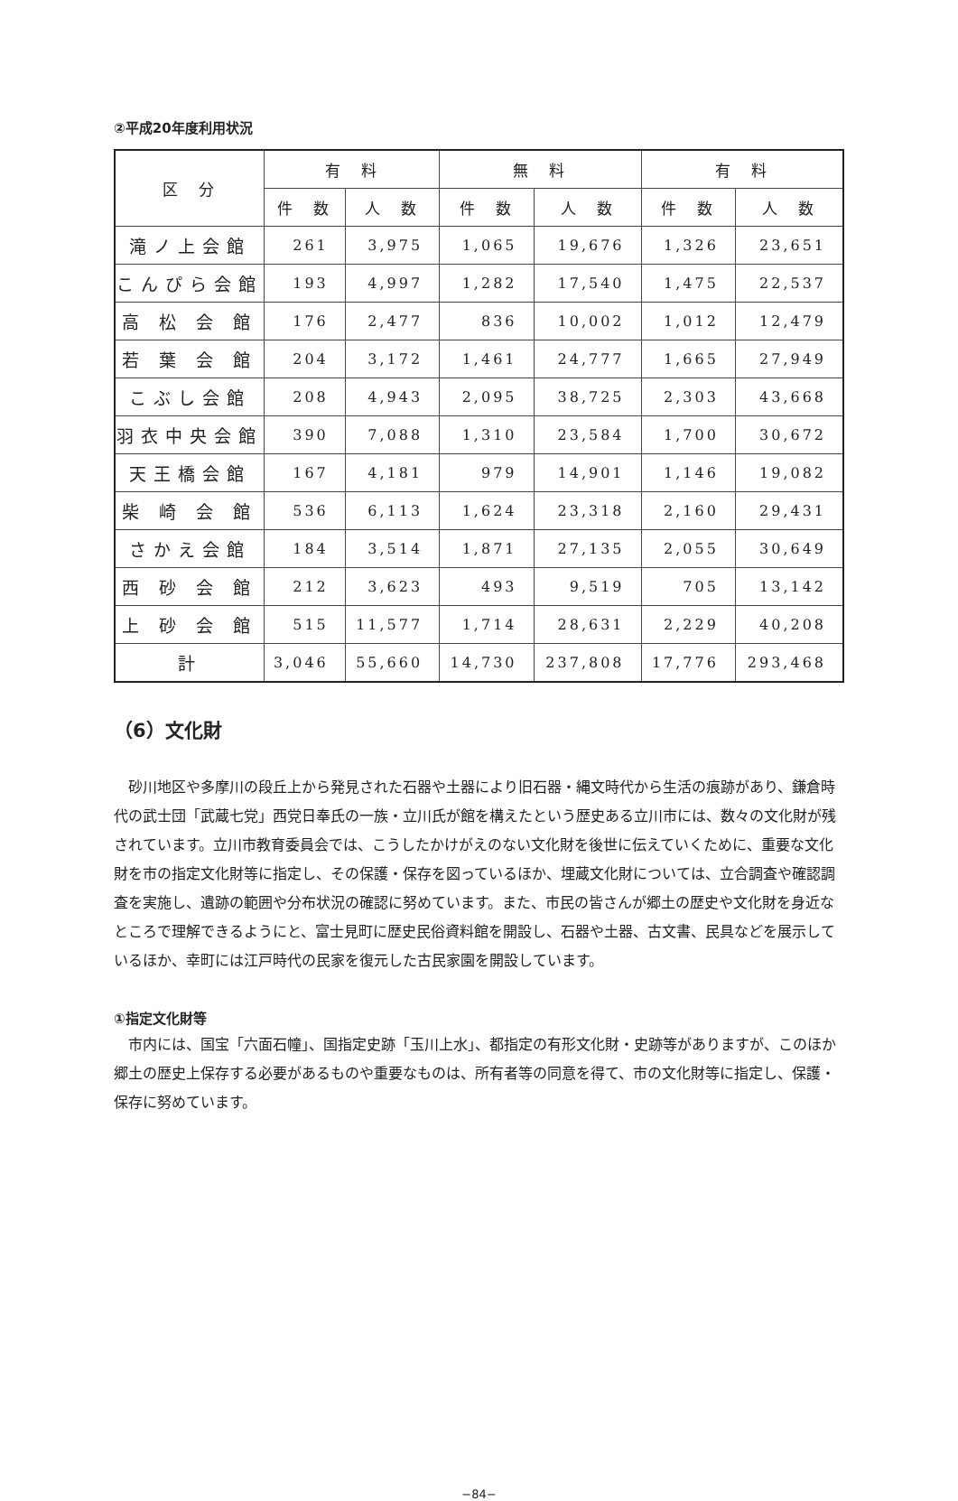②平成20年度利用状況
| 区 分 | 有 料 | | 無 料 | | 有 料 | |
| --- | --- | --- | --- | --- | --- | --- |
| | 件 数 | 人 数 | 件 数 | 人 数 | 件 数 | 人 数 |
| 滝ノ上会館 | 261 | 3,975 | 1,065 | 19,676 | 1,326 | 23,651 |
| こんぴら会館 | 193 | 4,997 | 1,282 | 17,540 | 1,475 | 22,537 |
| 高 松 会 館 | 176 | 2,477 | 836 | 10,002 | 1,012 | 12,479 |
| 若 葉 会 館 | 204 | 3,172 | 1,461 | 24,777 | 1,665 | 27,949 |
| こぶし会館 | 208 | 4,943 | 2,095 | 38,725 | 2,303 | 43,668 |
| 羽衣中央会館 | 390 | 7,088 | 1,310 | 23,584 | 1,700 | 30,672 |
| 天王橋会館 | 167 | 4,181 | 979 | 14,901 | 1,146 | 19,082 |
| 柴 崎 会 館 | 536 | 6,113 | 1,624 | 23,318 | 2,160 | 29,431 |
| さかえ会館 | 184 | 3,514 | 1,871 | 27,135 | 2,055 | 30,649 |
| 西 砂 会 館 | 212 | 3,623 | 493 | 9,519 | 705 | 13,142 |
| 上 砂 会 館 | 515 | 11,577 | 1,714 | 28,631 | 2,229 | 40,208 |
| 計 | 3,046 | 55,660 | 14,730 | 237,808 | 17,776 | 293,468 |
（6）文化財
砂川地区や多摩川の段丘上から発見された石器や土器により旧石器・縄文時代から生活の痕跡があり、鎌倉時代の武士団「武蔵七党」西党日奉氏の一族・立川氏が館を構えたという歴史ある立川市には、数々の文化財が残されています。立川市教育委員会では、こうしたかけがえのない文化財を後世に伝えていくために、重要な文化財を市の指定文化財等に指定し、その保護・保存を図っているほか、埋蔵文化財については、立合調査や確認調査を実施し、遺跡の範囲や分布状況の確認に努めています。また、市民の皆さんが郷土の歴史や文化財を身近なところで理解できるようにと、富士見町に歴史民俗資料館を開設し、石器や土器、古文書、民具などを展示しているほか、幸町には江戸時代の民家を復元した古民家園を開設しています。
①指定文化財等
市内には、国宝「六面石幢」、国指定史跡「玉川上水」、都指定の有形文化財・史跡等がありますが、このほか郷土の歴史上保存する必要があるものや重要なものは、所有者等の同意を得て、市の文化財等に指定し、保護・保存に努めています。
−84−